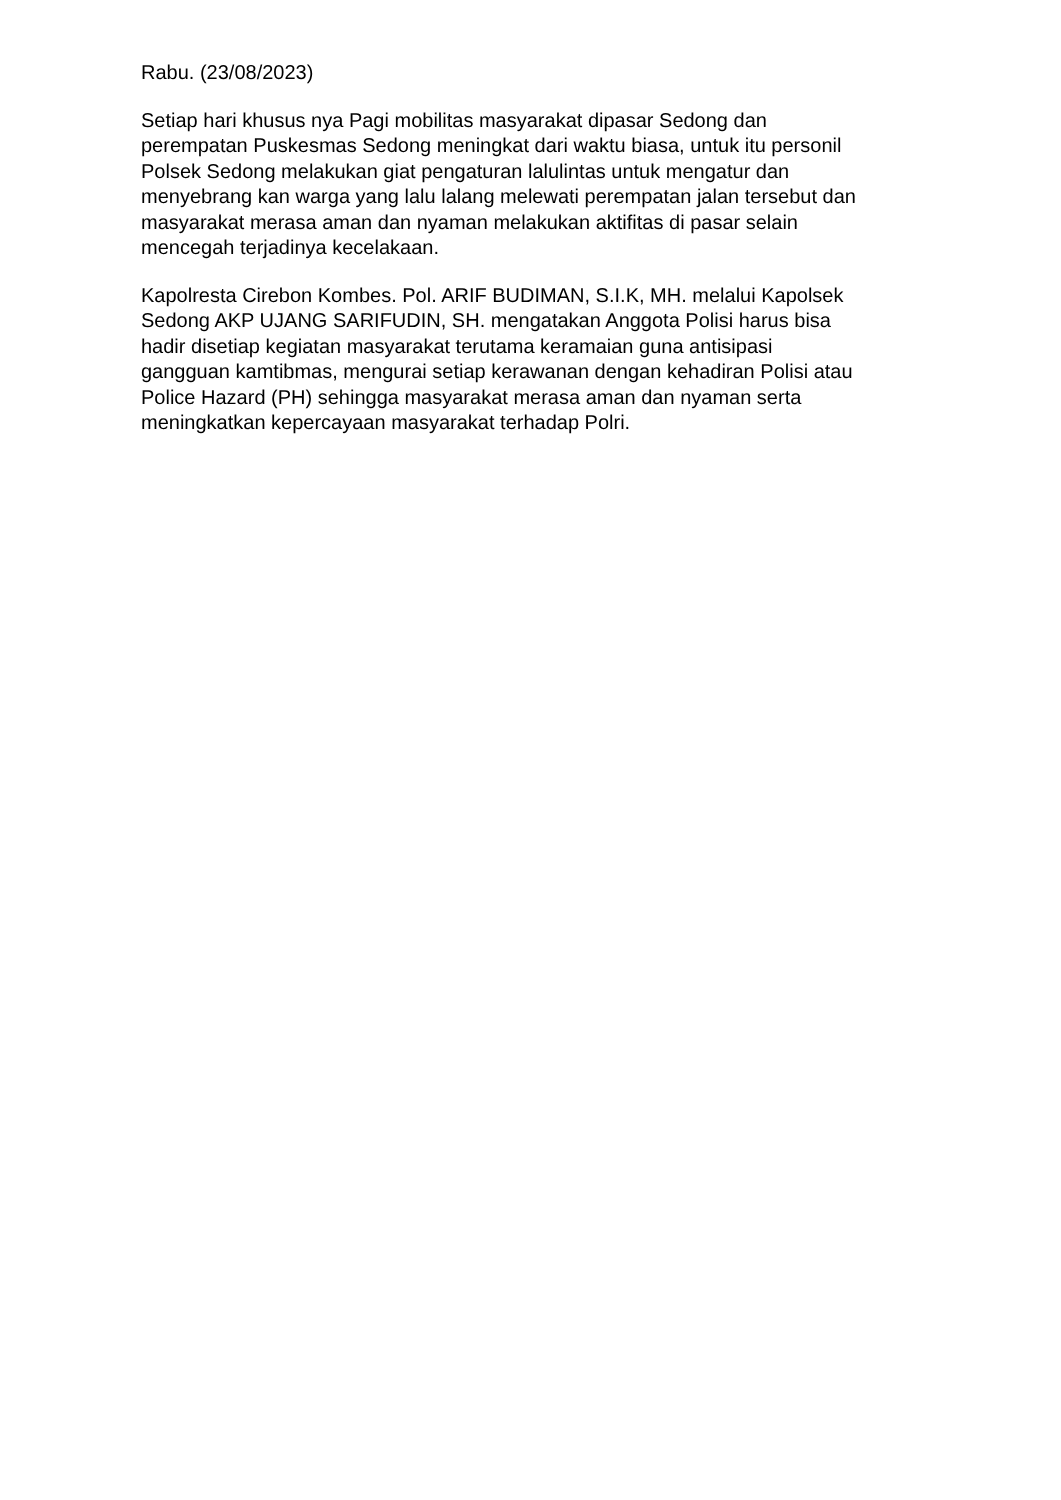Rabu. (23/08/2023)
Setiap hari khusus nya Pagi mobilitas masyarakat dipasar Sedong dan
perempatan Puskesmas Sedong meningkat dari waktu biasa, untuk itu personil
Polsek Sedong melakukan giat pengaturan lalulintas untuk mengatur dan
menyebrang kan warga yang lalu lalang melewati perempatan jalan tersebut dan
masyarakat merasa aman dan nyaman melakukan aktifitas di pasar selain
mencegah terjadinya kecelakaan.
Kapolresta Cirebon Kombes. Pol. ARIF BUDIMAN, S.I.K, MH. melalui Kapolsek
Sedong AKP UJANG SARIFUDIN, SH. mengatakan Anggota Polisi harus bisa
hadir disetiap kegiatan masyarakat terutama keramaian guna antisipasi
gangguan kamtibmas, mengurai setiap kerawanan dengan kehadiran Polisi atau
Police Hazard (PH) sehingga masyarakat merasa aman dan nyaman serta
meningkatkan kepercayaan masyarakat terhadap Polri.